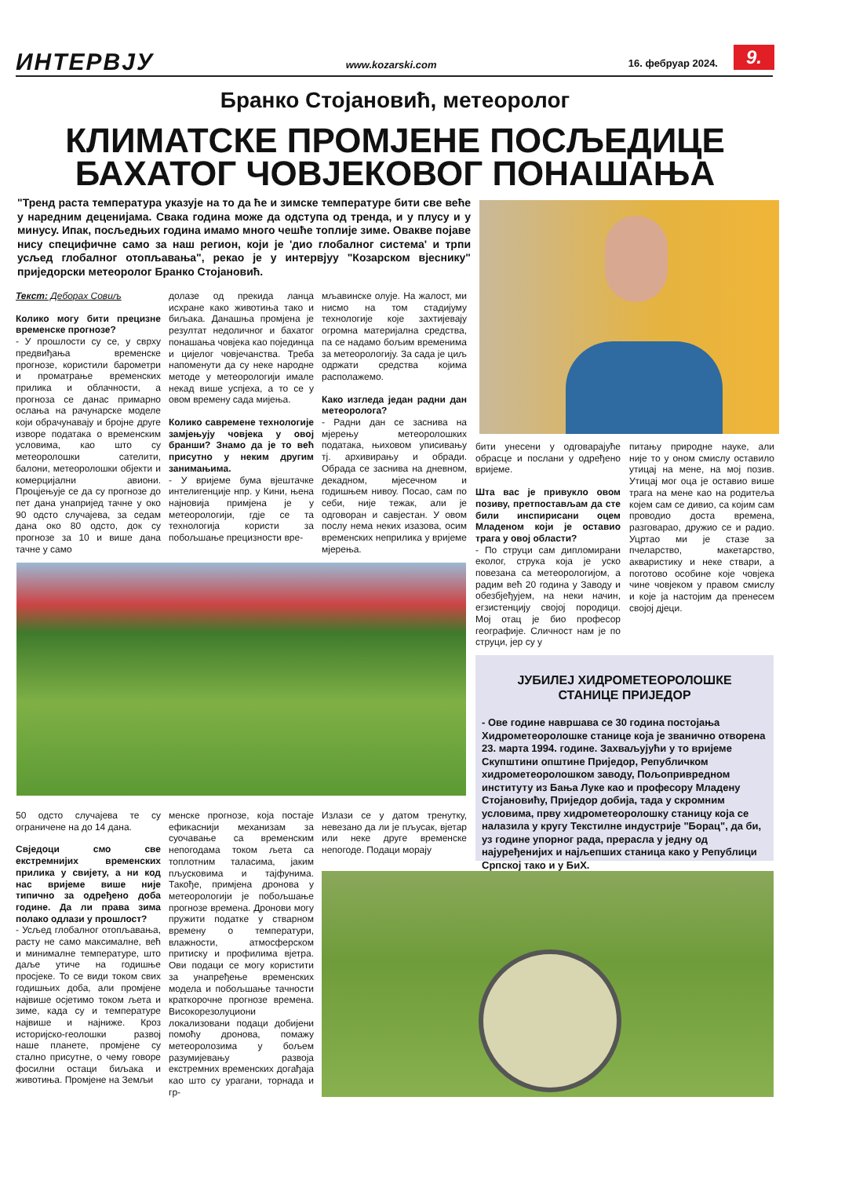ИНТЕРВЈУ www.kozarski.com 16. фебруар 2024. 9.
Бранко Стојановић, метеоролог
КЛИМАТСКЕ ПРОМЈЕНЕ ПОСЉЕДИЦЕ
БАХАТОГ ЧОВЈЕКОВОГ ПОНАШАЊА
"Тренд раста температура указује на то да ће и зимске температуре бити све веће у наредним деценијама. Свака година може да одступа од тренда, и у плусу и у минусу. Ипак, посљедњих година имамо много чешће топлије зиме. Овакве појаве нису специфичне само за наш регион, који је 'дио глобалног система' и трпи усљед глобалног отопљавања", рекао је у интервјуу "Козарском вјеснику" приједорски метеоролог Бранко Стојановић.
Текст: Деборах Совиљ
Колико могу бити прецизне временске прогнозе?
- У прошлости су се, у сврху предвиђања временске прогнозе, користили барометри и проматрање временских прилика и облачности, а прогноза се данас примарно ослања на рачунарске моделе који обрачунавају и бројне друге изворе података о временским условима, као што су метеоролошки сателити, балони, метеоролошки објекти и комерцијални авиони. Процјењује се да су прогнозе до пет дана унапријед тачне у око 90 одсто случајева, за седам дана око 80 одсто, док су прогнозе за 10 и више дана тачне у само
долазе од прекида ланца исхране како животиња тако и биљака. Данашња промјена је резултат недоличног и бахатог понашања човјека као појединца и цијелог човјечанства. Треба напоменути да су неке народне методе у метеорологији имале некад више успјеха, а то се у овом времену сада мијења.
Колико савремене технологије замјењују човјека у овој бранши? Знамо да је то већ присутно у неким другим занимањима.
- У вријеме бума вјештачке интелигенције нпр. у Кини, њена најновија примјена је у метеорологији, гдје се та технологија користи за побољшање прецизности вре-
мљавинске олује. На жалост, ми нисмо на том стадијуму технологије које захтијевају огромна материјална средства, па се надамо бољим временима за метеорологију. За сада је циљ одржати средства којима располажемо.
Како изгледа један радни дан метеоролога?
- Радни дан се заснива на мјерењу метеоролошких података, њиховом уписивању тј. архивирању и обради. Обрада се заснива на дневном, декадном, мјесечном и годишњем нивоу. Посао, сам по себи, није тежак, али је одговоран и савјестан. У овом послу нема неких изазова, осим временских неприлика у вријеме мјерења.
бити унесени у одговарајуће обрасце и послани у одређено вријеме.
Шта вас је привукло овом позиву, претпостављам да сте били инспирисани оцем Младеном који је оставио трага у овој области?
- По струци сам дипломирани еколог, струка која је уско повезана са метеорологијом, а радим већ 20 година у Заводу и обезбјеђујем, на неки начин, егзистенцију својој породици. Мој отац је био професор географије. Сличност нам је по струци, јер су у
питању природне науке, али није то у оном смислу оставило утицај на мене, на мој позив. Утицај мог оца је оставио више трага на мене као на родитеља којем сам се дивио, са којим сам проводио доста времена, разговарао, дружио се и радио. Уцртао ми је стазе за пчеларство, макетарство, акваристику и неке ствари, а поготово особине које човјека чине човјеком у правом смислу и које ја настојим да пренесем својој дјеци.
50 одсто случајева те су ограничене на до 14 дана.
Свједоци смо све екстремнијих временских прилика у свијету, а ни код нас вријеме више није типично за одређено доба године. Да ли права зима полако одлази у прошлост?
- Усљед глобалног отопљавања, расту не само максималне, већ и минималне температуре, што даље утиче на годишње просјеке. То се види током свих годишњих доба, али промјене највише осјетимо током љета и зиме, када су и температуре највише и најниже. Кроз историјско-геолошки развој наше планете, промјене су стално присутне, о чему говоре фосилни остаци биљака и животиња. Промјене на Земљи
менске прогнозе, која постаје ефикаснији механизам за суочавање са временским непогодама током љета са топлотним таласима, јаким пљусковима и тајфунима. Такође, примјена дронова у метеорологији је побољшање прогнозе времена. Дронови могу пружити податке у стварном времену о температури, влажности, атмосферском притиску и профилима вјетра. Ови подаци се могу користити за унапређење временских модела и побољшање тачности краткорочне прогнозе времена. Високорезолуциони локализовани подаци добијени помоћу дронова, помажу метеоролозима у бољем разумијевању развоја екстремних временских догађаја као што су урагани, торнада и гр-
Излази се у датом тренутку, невезано да ли је пљусак, вјетар или неке друге временске непогоде. Подаци морају
ЈУБИЛЕЈ ХИДРОМЕТЕОРОЛОШКЕ
СТАНИЦЕ ПРИЈЕДОР
- Ове године навршава се 30 година постојања Хидрометеоролошке станице која је званично отворена 23. марта 1994. године. Захваљујући у то вријеме Скупштини општине Приједор, Републичком хидрометеоролошком заводу, Пољопривредном институту из Бања Луке као и професору Младену Стојановићу, Приједор добија, тада у скромним условима, прву хидрометеоролошку станицу која се налазила у кругу Текстилне индустрије "Борац", да би, уз године упорног рада, прерасла у једну од најуређенијих и најљепших станица како у Републици Српској тако и у БиХ.